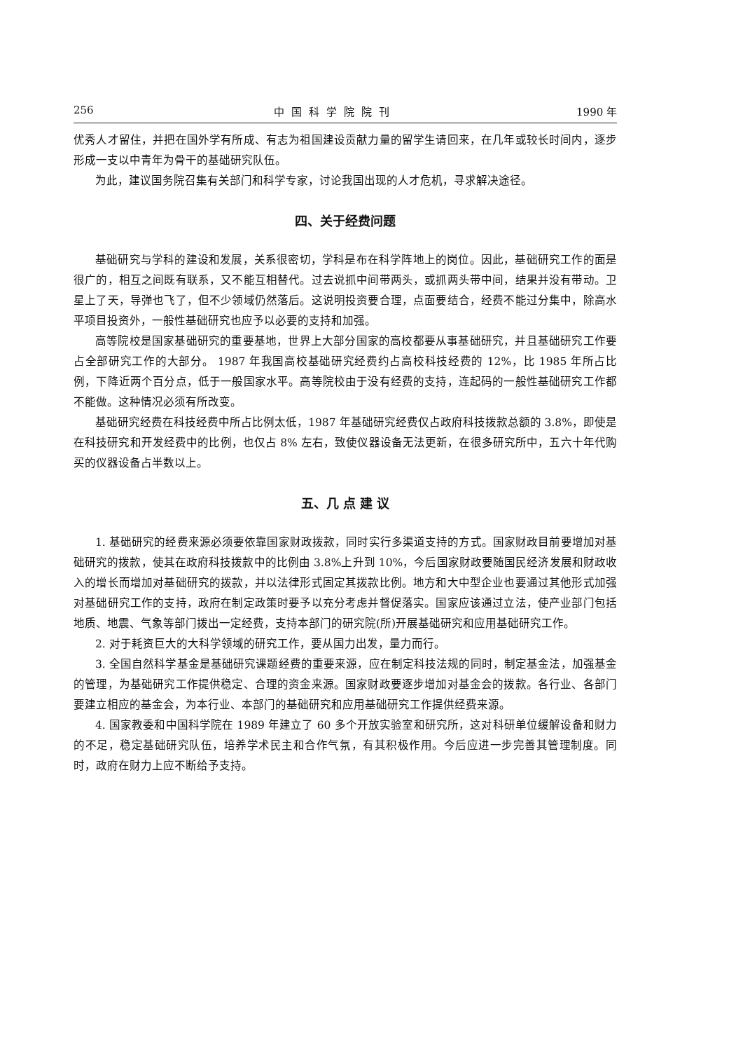256 中国科学院院刊 1990 年
优秀人才留住，并把在国外学有所成、有志为祖国建设贡献力量的留学生请回来，在几年或较长时间内，逐步形成一支以中青年为骨干的基础研究队伍。
为此，建议国务院召集有关部门和科学专家，讨论我国出现的人才危机，寻求解决途径。
四、关于经费问题
基础研究与学科的建设和发展，关系很密切，学科是布在科学阵地上的岗位。因此，基础研究工作的面是很广的，相互之间既有联系，又不能互相替代。过去说抓中间带两头，或抓两头带中间，结果并没有带动。卫星上了天，导弹也飞了，但不少领域仍然落后。这说明投资要合理，点面要结合，经费不能过分集中，除高水平项目投资外，一般性基础研究也应予以必要的支持和加强。
高等院校是国家基础研究的重要基地，世界上大部分国家的高校都要从事基础研究，并且基础研究工作要占全部研究工作的大部分。 1987 年我国高校基础研究经费约占高校科技经费的 12%，比 1985 年所占比例，下降近两个百分点，低于一般国家水平。高等院校由于没有经费的支持，连起码的一般性基础研究工作都不能做。这种情况必须有所改变。
基础研究经费在科技经费中所占比例太低，1987 年基础研究经费仅占政府科技拨款总额的 3.8%，即使是在科技研究和开发经费中的比例，也仅占 8% 左右，致使仪器设备无法更新，在很多研究所中，五六十年代购买的仪器设备占半数以上。
五、几 点 建 议
1. 基础研究的经费来源必须要依靠国家财政拨款，同时实行多渠道支持的方式。国家财政目前要增加对基础研究的拨款，使其在政府科技拨款中的比例由 3.8%上升到 10%，今后国家财政要随国民经济发展和财政收入的增长而增加对基础研究的拨款，并以法律形式固定其拨款比例。地方和大中型企业也要通过其他形式加强对基础研究工作的支持，政府在制定政策时要予以充分考虑并督促落实。国家应该通过立法，使产业部门包括地质、地震、气象等部门拨出一定经费，支持本部门的研究院(所)开展基础研究和应用基础研究工作。
2. 对于耗资巨大的大科学领域的研究工作，要从国力出发，量力而行。
3. 全国自然科学基金是基础研究课题经费的重要来源，应在制定科技法规的同时，制定基金法，加强基金的管理，为基础研究工作提供稳定、合理的资金来源。国家财政要逐步增加对基金会的拨款。各行业、各部门要建立相应的基金会，为本行业、本部门的基础研究和应用基础研究工作提供经费来源。
4. 国家教委和中国科学院在 1989 年建立了 60 多个开放实验室和研究所，这对科研单位缓解设备和财力的不足，稳定基础研究队伍，培养学术民主和合作气氛，有其积极作用。今后应进一步完善其管理制度。同时，政府在财力上应不断给予支持。